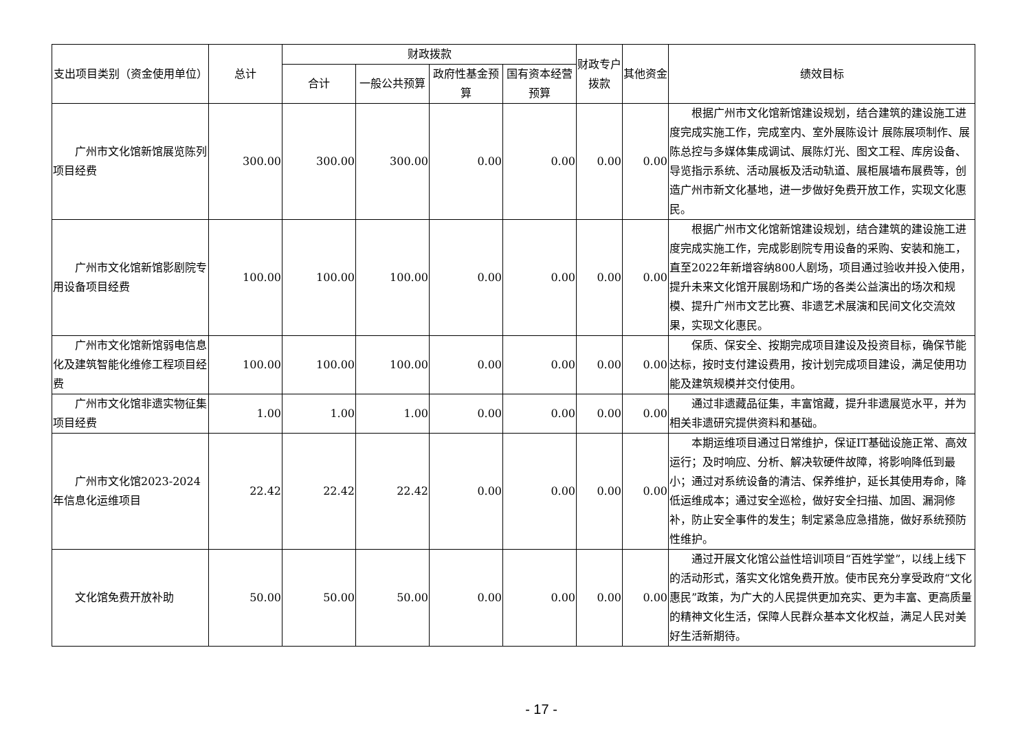| 支出项目类别（资金使用单位） | 总计 | 财政拨款 | | | | 财政专户拨款 | 其他资金 | 绩效目标 |
| --- | --- | --- | --- | --- | --- | --- | --- | --- |
| | | 合计 | 一般公共预算 | 政府性基金预算 | 国有资本经营预算 | | | |
| 广州市文化馆新馆展览陈列项目经费 | 300.00 | 300.00 | 300.00 | 0.00 | 0.00 | 0.00 | 0.00 | 根据广州市文化馆新馆建设规划，结合建筑的建设施工进度完成实施工作，完成室内、室外展陈设计 展陈展项制作、展陈总控与多媒体集成调试、展陈灯光、图文工程、库房设备、导览指示系统、活动展板及活动轨道、展柜展墙布展费等，创造广州市新文化基地，进一步做好免费开放工作，实现文化惠民。 |
| 广州市文化馆新馆影剧院专用设备项目经费 | 100.00 | 100.00 | 100.00 | 0.00 | 0.00 | 0.00 | 0.00 | 根据广州市文化馆新馆建设规划，结合建筑的建设施工进度完成实施工作，完成影剧院专用设备的采购、安装和施工，直至2022年新增容纳800人剧场，项目通过验收并投入使用，提升未来文化馆开展剧场和广场的各类公益演出的场次和规模、提升广州市文艺比赛、非遗艺术展演和民间文化交流效果，实现文化惠民。 |
| 广州市文化馆新馆弱电信息化及建筑智能化维修工程项目经费 | 100.00 | 100.00 | 100.00 | 0.00 | 0.00 | 0.00 | 0.00 | 保质、保安全、按期完成项目建设及投资目标，确保节能达标，按时支付建设费用，按计划完成项目建设，满足使用功能及建筑规模并交付使用。 |
| 广州市文化馆非遗实物征集项目经费 | 1.00 | 1.00 | 1.00 | 0.00 | 0.00 | 0.00 | 0.00 | 通过非遗藏品征集，丰富馆藏，提升非遗展览水平，并为相关非遗研究提供资料和基础。 |
| 广州市文化馆2023-2024年信息化运维项目 | 22.42 | 22.42 | 22.42 | 0.00 | 0.00 | 0.00 | 0.00 | 本期运维项目通过日常维护，保证IT基础设施正常、高效运行；及时响应、分析、解决软硬件故障，将影响降低到最小；通过对系统设备的清洁、保养维护，延长其使用寿命，降低运维成本；通过安全巡检，做好安全扫描、加固、漏洞修补，防止安全事件的发生；制定紧急应急措施，做好系统预防性维护。 |
| 文化馆免费开放补助 | 50.00 | 50.00 | 50.00 | 0.00 | 0.00 | 0.00 | 0.00 | 通过开展文化馆公益性培训项目“百姓学堂”，以线上线下的活动形式，落实文化馆免费开放。使市民充分享受政府“文化惠民”政策，为广大的人民提供更加充实、更为丰富、更高质量的精神文化生活，保障人民群众基本文化权益，满足人民对美好生活新期待。 |
- 17 -